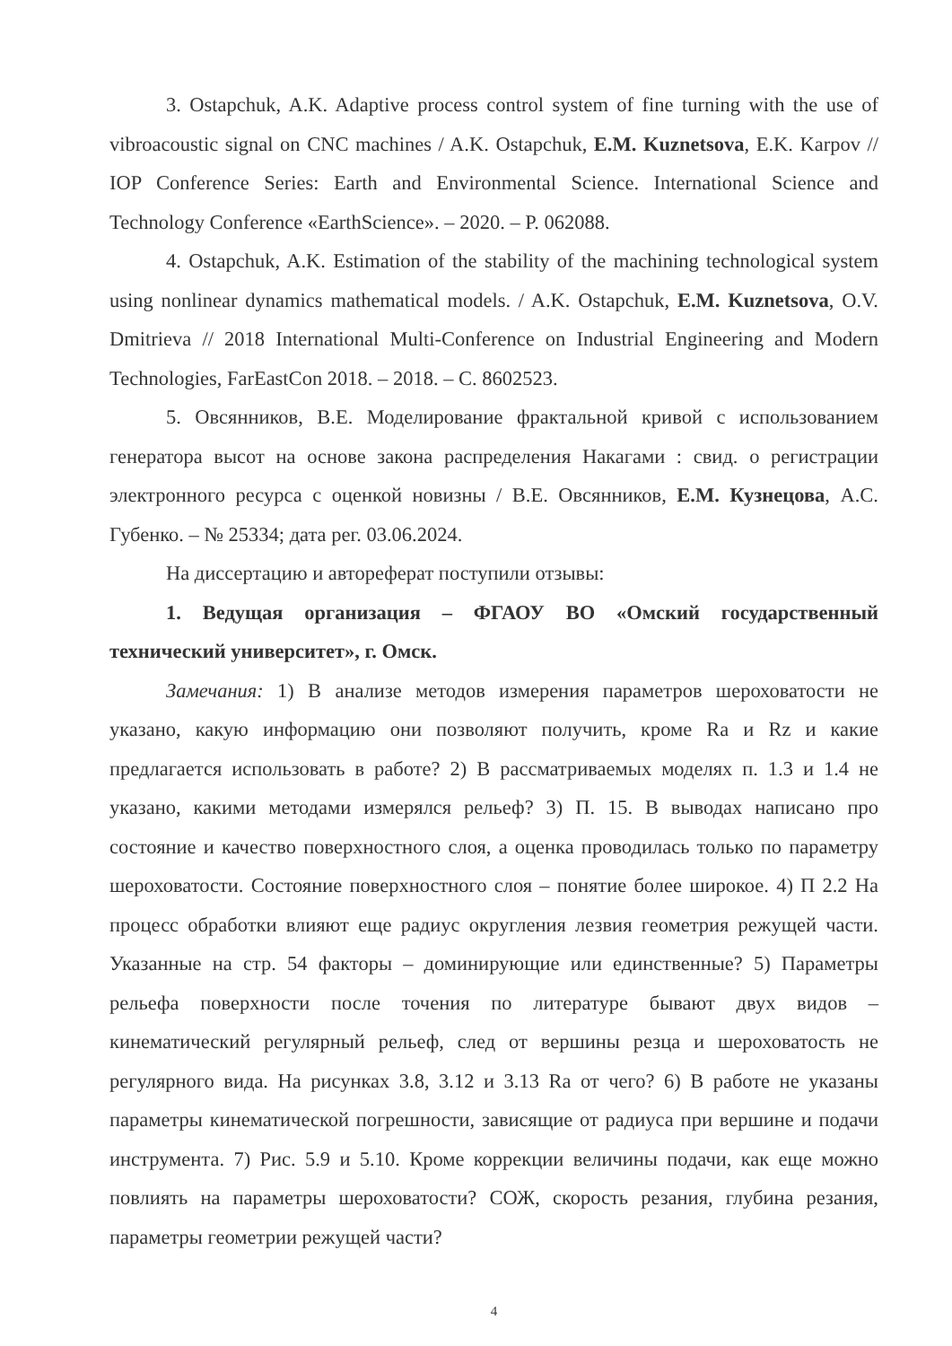3. Ostapchuk, A.K. Adaptive process control system of fine turning with the use of vibroacoustic signal on CNC machines / A.K. Ostapchuk, E.M. Kuznetsova, E.K. Karpov // IOP Conference Series: Earth and Environmental Science. International Science and Technology Conference «EarthScience». – 2020. – P. 062088.
4. Ostapchuk, A.K. Estimation of the stability of the machining technological system using nonlinear dynamics mathematical models. / A.K. Ostapchuk, E.M. Kuznetsova, O.V. Dmitrieva // 2018 International Multi-Conference on Industrial Engineering and Modern Technologies, FarEastCon 2018. – 2018. – С. 8602523.
5. Овсянников, В.Е. Моделирование фрактальной кривой с использованием генератора высот на основе закона распределения Накагами : свид. о регистрации электронного ресурса с оценкой новизны / В.Е. Овсянников, Е.М. Кузнецова, А.С. Губенко. – № 25334; дата рег. 03.06.2024.
На диссертацию и автореферат поступили отзывы:
1. Ведущая организация – ФГАОУ ВО «Омский государственный технический университет», г. Омск.
Замечания: 1) В анализе методов измерения параметров шероховатости не указано, какую информацию они позволяют получить, кроме Ra и Rz и какие предлагается использовать в работе? 2) В рассматриваемых моделях п. 1.3 и 1.4 не указано, какими методами измерялся рельеф? 3) П. 15. В выводах написано про состояние и качество поверхностного слоя, а оценка проводилась только по параметру шероховатости. Состояние поверхностного слоя – понятие более широкое. 4) П 2.2 На процесс обработки влияют еще радиус округления лезвия геометрия режущей части. Указанные на стр. 54 факторы – доминирующие или единственные? 5) Параметры рельефа поверхности после точения по литературе бывают двух видов – кинематический регулярный рельеф, след от вершины резца и шероховатость не регулярного вида. На рисунках 3.8, 3.12 и 3.13 Ra от чего? 6) В работе не указаны параметры кинематической погрешности, зависящие от радиуса при вершине и подачи инструмента. 7) Рис. 5.9 и 5.10. Кроме коррекции величины подачи, как еще можно повлиять на параметры шероховатости? СОЖ, скорость резания, глубина резания, параметры геометрии режущей части?
4